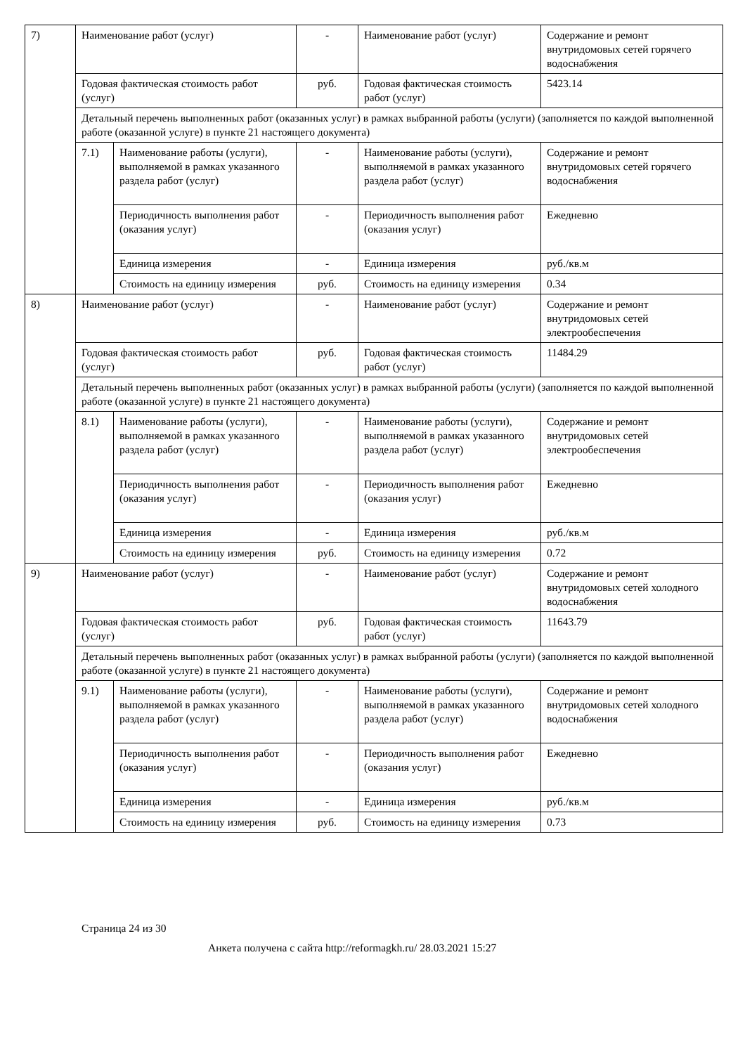| 7) | Наименование работ (услуг) | | - | Наименование работ (услуг) | Содержание и ремонт внутридомовых сетей горячего водоснабжения |
| | Годовая фактическая стоимость работ (услуг) | | руб. | Годовая фактическая стоимость работ (услуг) | 5423.14 |
| | Детальный перечень выполненных работ (оказанных услуг) в рамках выбранной работы (услуги) (заполняется по каждой выполненной работе (оказанной услуге) в пункте 21 настоящего документа) | | | | |
| | 7.1) | Наименование работы (услуги), выполняемой в рамках указанного раздела работ (услуг) | - | Наименование работы (услуги), выполняемой в рамках указанного раздела работ (услуг) | Содержание и ремонт внутридомовых сетей горячего водоснабжения |
| | | Периодичность выполнения работ (оказания услуг) | - | Периодичность выполнения работ (оказания услуг) | Ежедневно |
| | | Единица измерения | - | Единица измерения | руб./кв.м |
| | | Стоимость на единицу измерения | руб. | Стоимость на единицу измерения | 0.34 |
| 8) | Наименование работ (услуг) | | - | Наименование работ (услуг) | Содержание и ремонт внутридомовых сетей электрообеспечения |
| | Годовая фактическая стоимость работ (услуг) | | руб. | Годовая фактическая стоимость работ (услуг) | 11484.29 |
| | Детальный перечень выполненных работ (оказанных услуг) в рамках выбранной работы (услуги) (заполняется по каждой выполненной работе (оказанной услуге) в пункте 21 настоящего документа) | | | | |
| | 8.1) | Наименование работы (услуги), выполняемой в рамках указанного раздела работ (услуг) | - | Наименование работы (услуги), выполняемой в рамках указанного раздела работ (услуг) | Содержание и ремонт внутридомовых сетей электрообеспечения |
| | | Периодичность выполнения работ (оказания услуг) | - | Периодичность выполнения работ (оказания услуг) | Ежедневно |
| | | Единица измерения | - | Единица измерения | руб./кв.м |
| | | Стоимость на единицу измерения | руб. | Стоимость на единицу измерения | 0.72 |
| 9) | Наименование работ (услуг) | | - | Наименование работ (услуг) | Содержание и ремонт внутридомовых сетей холодного водоснабжения |
| | Годовая фактическая стоимость работ (услуг) | | руб. | Годовая фактическая стоимость работ (услуг) | 11643.79 |
| | Детальный перечень выполненных работ (оказанных услуг) в рамках выбранной работы (услуги) (заполняется по каждой выполненной работе (оказанной услуге) в пункте 21 настоящего документа) | | | | |
| | 9.1) | Наименование работы (услуги), выполняемой в рамках указанного раздела работ (услуг) | - | Наименование работы (услуги), выполняемой в рамках указанного раздела работ (услуг) | Содержание и ремонт внутридомовых сетей холодного водоснабжения |
| | | Периодичность выполнения работ (оказания услуг) | - | Периодичность выполнения работ (оказания услуг) | Ежедневно |
| | | Единица измерения | - | Единица измерения | руб./кв.м |
| | | Стоимость на единицу измерения | руб. | Стоимость на единицу измерения | 0.73 |
Страница 24 из 30
Анкета получена с сайта http://reformagkh.ru/ 28.03.2021 15:27